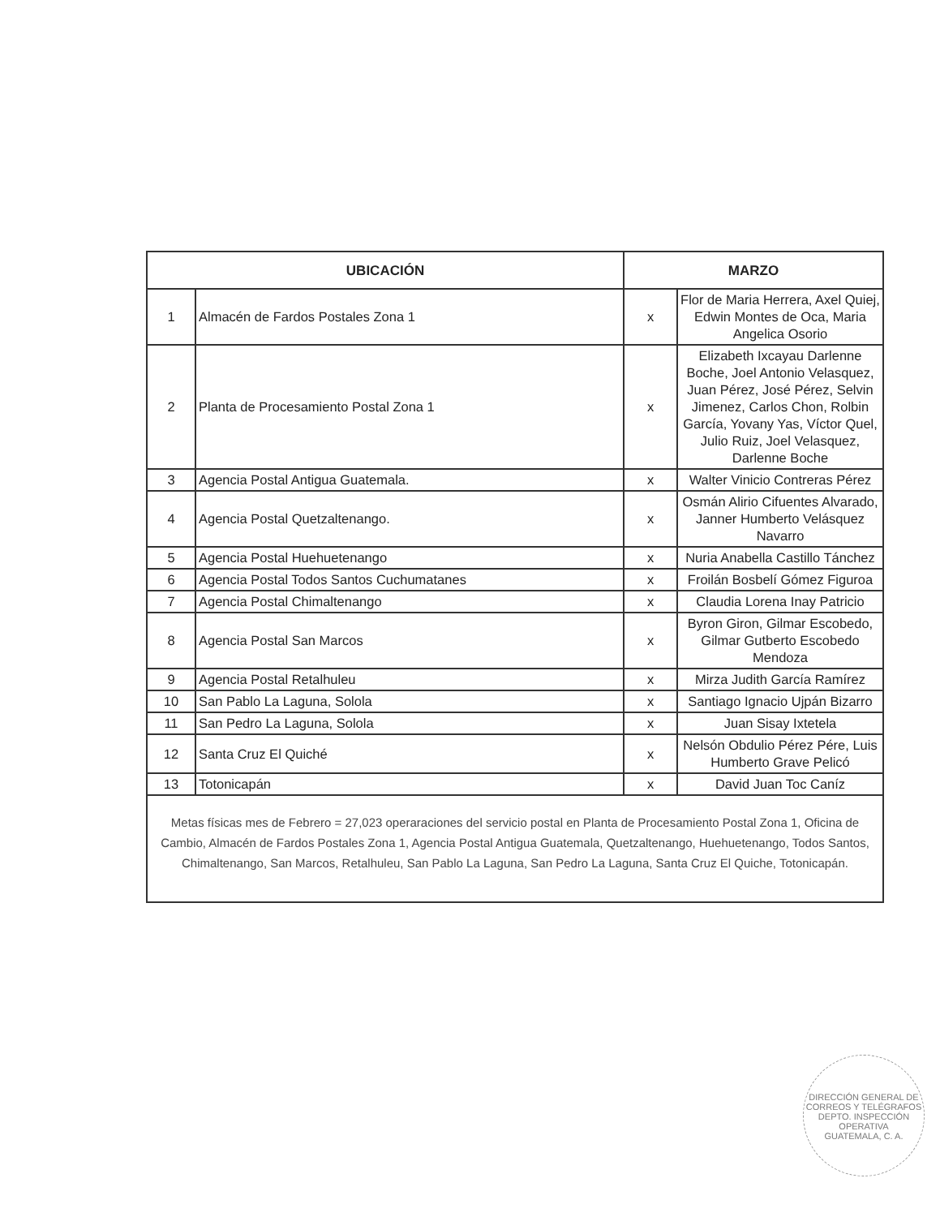| UBICACIÓN | | MARZO | |
| --- | --- | --- | --- |
| 1 | Almacén de Fardos Postales Zona 1 | x | Flor de Maria Herrera, Axel Quiej, Edwin Montes de Oca, Maria Angelica Osorio |
| 2 | Planta de Procesamiento Postal Zona 1 | x | Elizabeth Ixcayau Darlenne Boche, Joel Antonio Velasquez, Juan Pérez, José Pérez, Selvin Jimenez, Carlos Chon, Rolbin García, Yovany Yas, Víctor Quel, Julio Ruiz, Joel Velasquez, Darlenne Boche |
| 3 | Agencia Postal Antigua Guatemala. | x | Walter Vinicio Contreras Pérez |
| 4 | Agencia Postal Quetzaltenango. | x | Osmán Alirio Cifuentes Alvarado, Janner Humberto Velásquez Navarro |
| 5 | Agencia Postal Huehuetenango | x | Nuria Anabella Castillo Tánchez |
| 6 | Agencia Postal Todos Santos Cuchumatanes | x | Froilán Bosbelí Gómez Figuroa |
| 7 | Agencia Postal Chimaltenango | x | Claudia Lorena Inay Patricio |
| 8 | Agencia Postal San Marcos | x | Byron Giron, Gilmar Escobedo, Gilmar Gutberto Escobedo Mendoza |
| 9 | Agencia Postal Retalhuleu | x | Mirza Judith García Ramírez |
| 10 | San Pablo La Laguna, Solola | x | Santiago Ignacio Ujpán Bizarro |
| 11 | San Pedro La Laguna, Solola | x | Juan Sisay Ixtetela |
| 12 | Santa Cruz El Quiché | x | Nelsón Obdulio Pérez Pére, Luis Humberto Grave Pelicó |
| 13 | Totonicapán | x | David Juan Toc Caníz |
| Metas físicas mes de Febrero = 27,023 operaraciones del servicio postal en Planta de Procesamiento Postal Zona 1, Oficina de Cambio, Almacén de Fardos Postales Zona 1, Agencia Postal Antigua Guatemala, Quetzaltenango, Huehuetenango, Todos Santos, Chimaltenango, San Marcos, Retalhuleu, San Pablo La Laguna, San Pedro La Laguna, Santa Cruz El Quiche, Totonicapán. | | | |
DIRECCIÓN GENERAL DE CORREOS Y TELÉGRAFOS
DEPTO. INSPECCIÓN OPERATIVA
GUATEMALA, C. A.